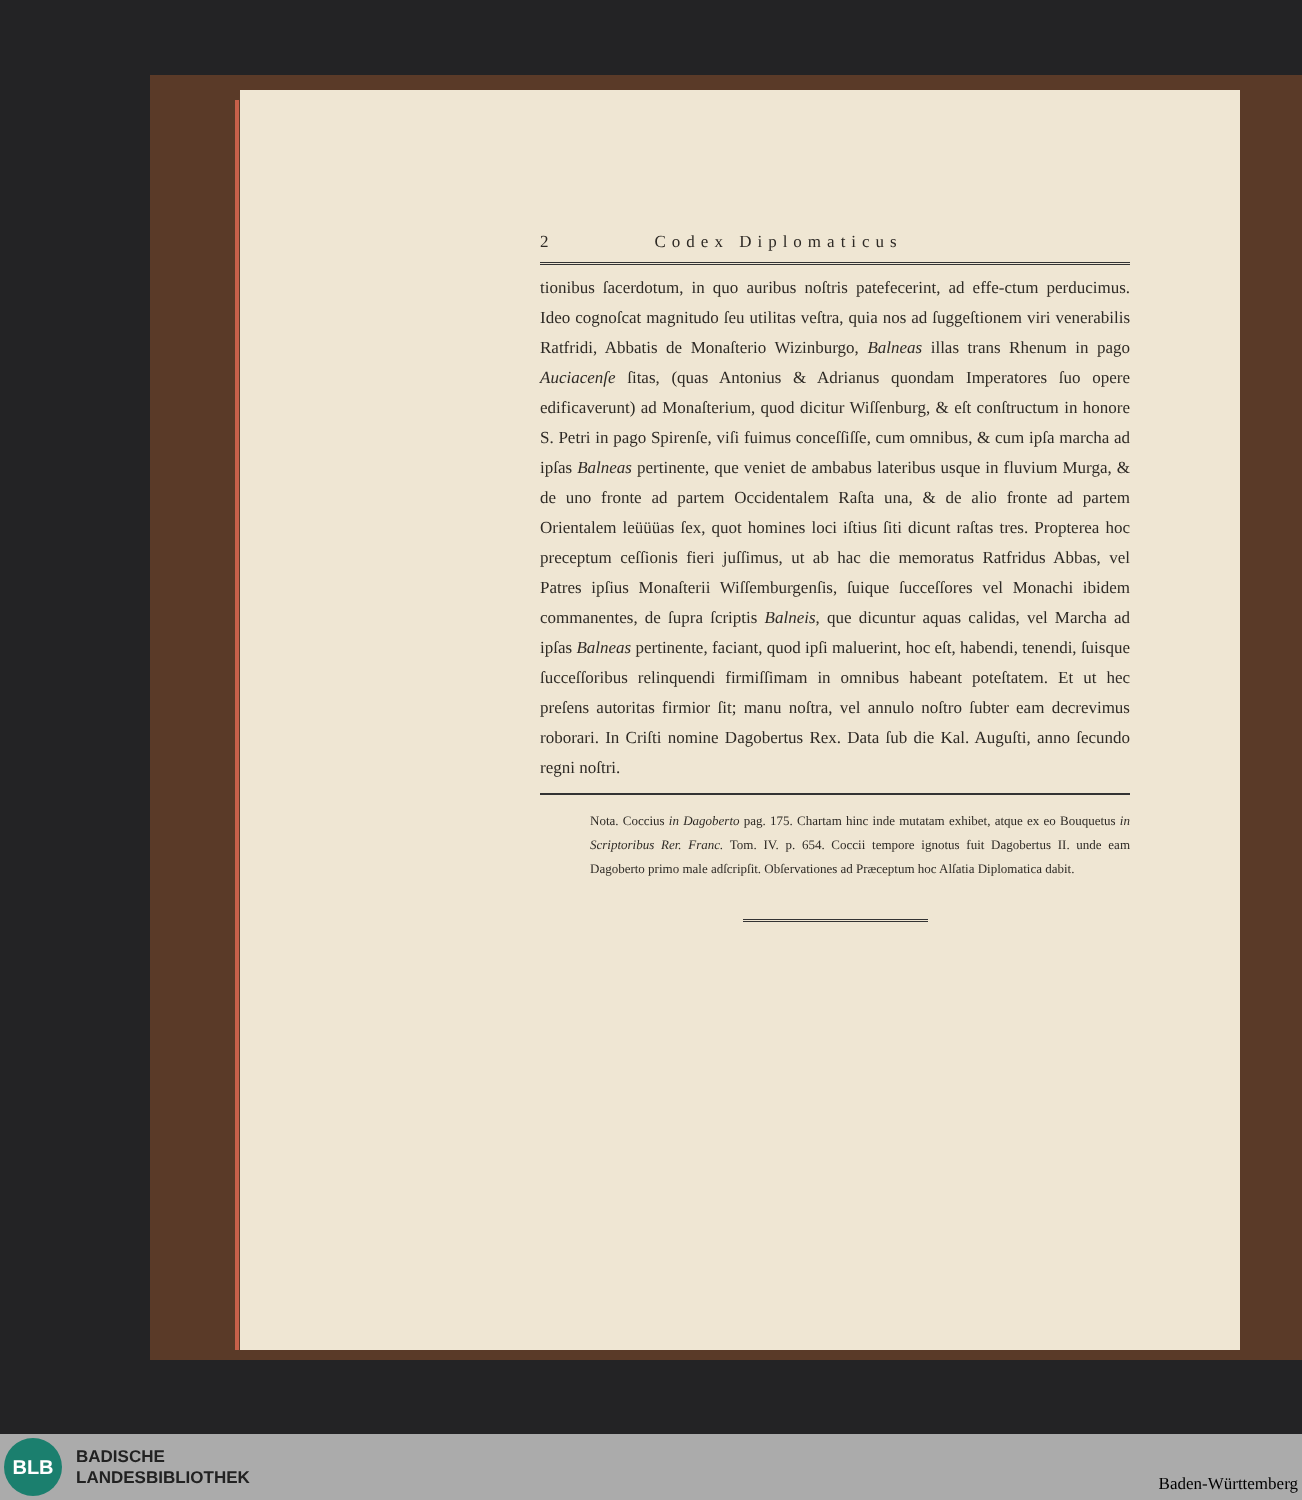2 Codex Diplomaticus
tionibus ſacerdotum, in quo auribus noſtris patefecerint, ad effe-ctum perducimus. Ideo cognoſcat magnitudo ſeu utilitas veſtra, quia nos ad ſuggeſtionem viri venerabilis Ratfridi, Abbatis de Monaſterio Wizinburgo, Balneas illas trans Rhenum in pago Auciacenſe ſitas, (quas Antonius & Adrianus quondam Imperatores ſuo opere edificaverunt) ad Monaſterium, quod dicitur Wiſſenburg, & eſt conſtructum in honore S. Petri in pago Spirenſe, viſi fuimus conceſſiſſe, cum omnibus, & cum ipſa marcha ad ipſas Balneas pertinente, que veniet de ambabus lateribus usque in fluvium Murga, & de uno fronte ad partem Occidentalem Raſta una, & de alio fronte ad partem Orientalem leüüüas ſex, quot homines loci iſtius ſiti dicunt raſtas tres. Propterea hoc preceptum ceſſionis fieri juſſimus, ut ab hac die memoratus Ratfridus Abbas, vel Patres ipſius Monaſterii Wiſſemburgenſis, ſuique ſucceſſores vel Monachi ibidem commanentes, de ſupra ſcriptis Balneis, que dicuntur aquas calidas, vel Marcha ad ipſas Balneas pertinente, faciant, quod ipſi maluerint, hoc eſt, habendi, tenendi, ſuisque ſucceſſoribus relinquendi firmiſſimam in omnibus habeant poteſtatem. Et ut hec preſens autoritas firmior ſit; manu noſtra, vel annulo noſtro ſubter eam decrevimus roborari. In Criſti nomine Dagobertus Rex. Data ſub die Kal. Auguſti, anno ſecundo regni noſtri.
Nota. Coccius in Dagoberto pag. 175. Chartam hinc inde mutatam exhibet, atque ex eo Bouquetus in Scriptoribus Rer. Franc. Tom. IV. p. 654. Coccii tempore ignotus fuit Dagobertus II. unde eam Dagoberto primo male adſcripſit. Obſervationes ad Præceptum hoc Alſatia Diplomatica dabit.
BLB
BADISCHE
LANDESBIBLIOTHEK
Baden-Württemberg